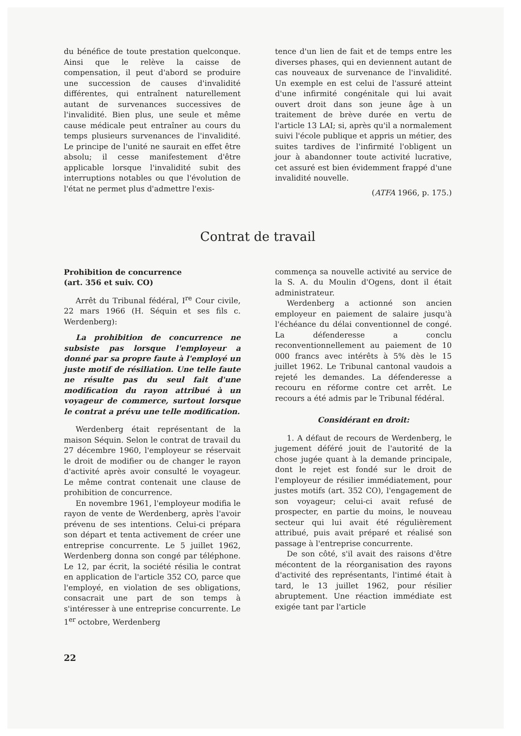du bénéfice de toute prestation quelconque. Ainsi que le relève la caisse de compensation, il peut d'abord se produire une succession de causes d'invalidité différentes, qui entraînent naturellement autant de survenances successives de l'invalidité. Bien plus, une seule et même cause médicale peut entraîner au cours du temps plusieurs survenances de l'invalidité. Le principe de l'unité ne saurait en effet être absolu; il cesse manifestement d'être applicable lorsque l'invalidité subit des interruptions notables ou que l'évolution de l'état ne permet plus d'admettre l'exis-
tence d'un lien de fait et de temps entre les diverses phases, qui en deviennent autant de cas nouveaux de survenance de l'invalidité. Un exemple en est celui de l'assuré atteint d'une infirmité congénitale qui lui avait ouvert droit dans son jeune âge à un traitement de brève durée en vertu de l'article 13 LAI; si, après qu'il a normalement suivi l'école publique et appris un métier, des suites tardives de l'infirmité l'obligent un jour à abandonner toute activité lucrative, cet assuré est bien évidemment frappé d'une invalidité nouvelle.
(ATFA 1966, p. 175.)
Contrat de travail
Prohibition de concurrence
(art. 356 et suiv. CO)
Arrêt du Tribunal fédéral, I<sup>re</sup> Cour civile, 22 mars 1966 (H. Séquin et ses fils c. Werdenberg):
La prohibition de concurrence ne subsiste pas lorsque l'employeur a donné par sa propre faute à l'employé un juste motif de résiliation. Une telle faute ne résulte pas du seul fait d'une modification du rayon attribué à un voyageur de commerce, surtout lorsque le contrat a prévu une telle modification.
Werdenberg était représentant de la maison Séquin. Selon le contrat de travail du 27 décembre 1960, l'employeur se réservait le droit de modifier ou de changer le rayon d'activité après avoir consulté le voyageur. Le même contrat contenait une clause de prohibition de concurrence.
En novembre 1961, l'employeur modifia le rayon de vente de Werdenberg, après l'avoir prévenu de ses intentions. Celui-ci prépara son départ et tenta activement de créer une entreprise concurrente. Le 5 juillet 1962, Werdenberg donna son congé par téléphone. Le 12, par écrit, la société résilia le contrat en application de l'article 352 CO, parce que l'employé, en violation de ses obligations, consacrait une part de son temps à s'intéresser à une entreprise concurrente. Le 1<sup>er</sup> octobre, Werdenberg
commença sa nouvelle activité au service de la S. A. du Moulin d'Ogens, dont il était administrateur.
Werdenberg a actionné son ancien employeur en paiement de salaire jusqu'à l'échéance du délai conventionnel de congé. La défenderesse a conclu reconventionnellement au paiement de 10 000 francs avec intérêts à 5% dès le 15 juillet 1962. Le Tribunal cantonal vaudois a rejeté les demandes. La défenderesse a recouru en réforme contre cet arrêt. Le recours a été admis par le Tribunal fédéral.
Considérant en droit:
1. A défaut de recours de Werdenberg, le jugement déféré jouit de l'autorité de la chose jugée quant à la demande principale, dont le rejet est fondé sur le droit de l'employeur de résilier immédiatement, pour justes motifs (art. 352 CO), l'engagement de son voyageur; celui-ci avait refusé de prospecter, en partie du moins, le nouveau secteur qui lui avait été régulièrement attribué, puis avait préparé et réalisé son passage à l'entreprise concurrente.
De son côté, s'il avait des raisons d'être mécontent de la réorganisation des rayons d'activité des représentants, l'intimé était à tard, le 13 juillet 1962, pour résilier abruptement. Une réaction immédiate est exigée tant par l'article
22